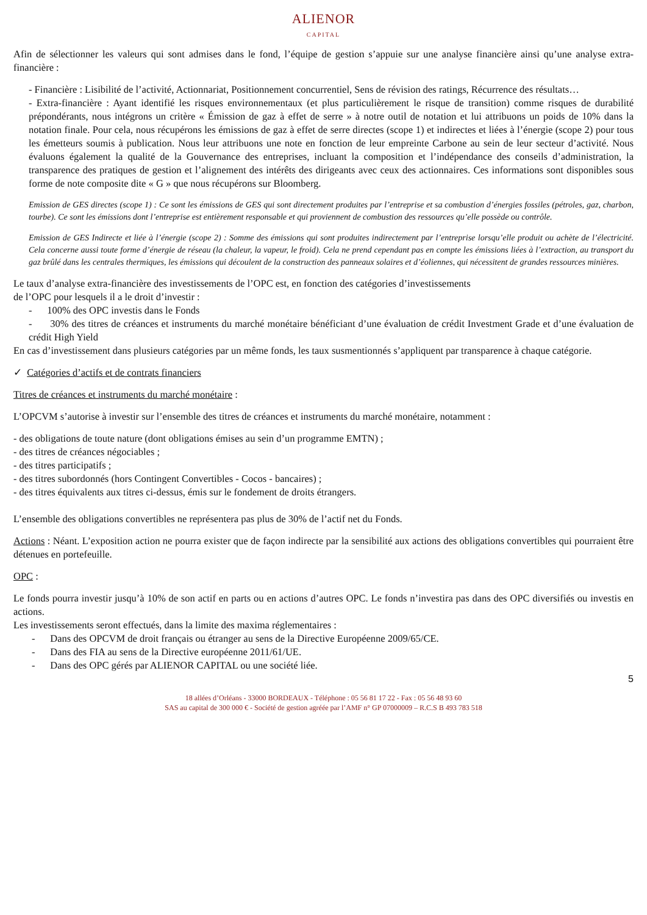ALIENOR
CAPITAL
Afin de sélectionner les valeurs qui sont admises dans le fond, l’équipe de gestion s’appuie sur une analyse financière ainsi qu’une analyse extra-financière :
- Financière : Lisibilité de l’activité, Actionnariat, Positionnement concurrentiel, Sens de révision des ratings, Récurrence des résultats…
- Extra-financière : Ayant identifié les risques environnementaux (et plus particulièrement le risque de transition) comme risques de durabilité prépondérants, nous intégrons un critère « Émission de gaz à effet de serre » à notre outil de notation et lui attribuons un poids de 10% dans la notation finale. Pour cela, nous récupérons les émissions de gaz à effet de serre directes (scope 1) et indirectes et liées à l’énergie (scope 2) pour tous les émetteurs soumis à publication. Nous leur attribuons une note en fonction de leur empreinte Carbone au sein de leur secteur d’activité. Nous évaluons également la qualité de la Gouvernance des entreprises, incluant la composition et l’indépendance des conseils d’administration, la transparence des pratiques de gestion et l’alignement des intérêts des dirigeants avec ceux des actionnaires. Ces informations sont disponibles sous forme de note composite dite « G » que nous récupérons sur Bloomberg.
Emission de GES directes (scope 1) : Ce sont les émissions de GES qui sont directement produites par l’entreprise et sa combustion d’énergies fossiles (pétroles, gaz, charbon, tourbe). Ce sont les émissions dont l’entreprise est entièrement responsable et qui proviennent de combustion des ressources qu’elle possède ou contrôle.
Emission de GES Indirecte et liée à l’énergie (scope 2) : Somme des émissions qui sont produites indirectement par l’entreprise lorsqu’elle produit ou achète de l’électricité. Cela concerne aussi toute forme d’énergie de réseau (la chaleur, la vapeur, le froid). Cela ne prend cependant pas en compte les émissions liées à l’extraction, au transport du gaz brûlé dans les centrales thermiques, les émissions qui découlent de la construction des panneaux solaires et d’éoliennes, qui nécessitent de grandes ressources minières.
Le taux d’analyse extra-financière des investissements de l’OPC est, en fonction des catégories d’investissements
de l’OPC pour lesquels il a le droit d’investir :
- 100% des OPC investis dans le Fonds
- 30% des titres de créances et instruments du marché monétaire bénéficiant d’une évaluation de crédit Investment Grade et d’une évaluation de crédit High Yield
En cas d’investissement dans plusieurs catégories par un même fonds, les taux susmentionnés s’appliquent par transparence à chaque catégorie.
✓ Catégories d’actifs et de contrats financiers
Titres de créances et instruments du marché monétaire :
L’OPCVM s’autorise à investir sur l’ensemble des titres de créances et instruments du marché monétaire, notamment :
- des obligations de toute nature (dont obligations émises au sein d’un programme EMTN) ;
- des titres de créances négociables ;
- des titres participatifs ;
- des titres subordonnés (hors Contingent Convertibles - Cocos - bancaires) ;
- des titres équivalents aux titres ci-dessus, émis sur le fondement de droits étrangers.
L’ensemble des obligations convertibles ne représentera pas plus de 30% de l’actif net du Fonds.
Actions : Néant. L’exposition action ne pourra exister que de façon indirecte par la sensibilité aux actions des obligations convertibles qui pourraient être détenues en portefeuille.
OPC :
Le fonds pourra investir jusqu’à 10% de son actif en parts ou en actions d’autres OPC. Le fonds n’investira pas dans des OPC diversifiés ou investis en actions.
Les investissements seront effectués, dans la limite des maxima réglementaires :
- Dans des OPCVM de droit français ou étranger au sens de la Directive Européenne 2009/65/CE.
- Dans des FIA au sens de la Directive européenne 2011/61/UE.
- Dans des OPC gérés par ALIENOR CAPITAL ou une société liée.
5
18 allées d’Orléans - 33000 BORDEAUX - Téléphone : 05 56 81 17 22 - Fax : 05 56 48 93 60
SAS au capital de 300 000 € - Société de gestion agréée par l’AMF n° GP 07000009 – R.C.S B 493 783 518